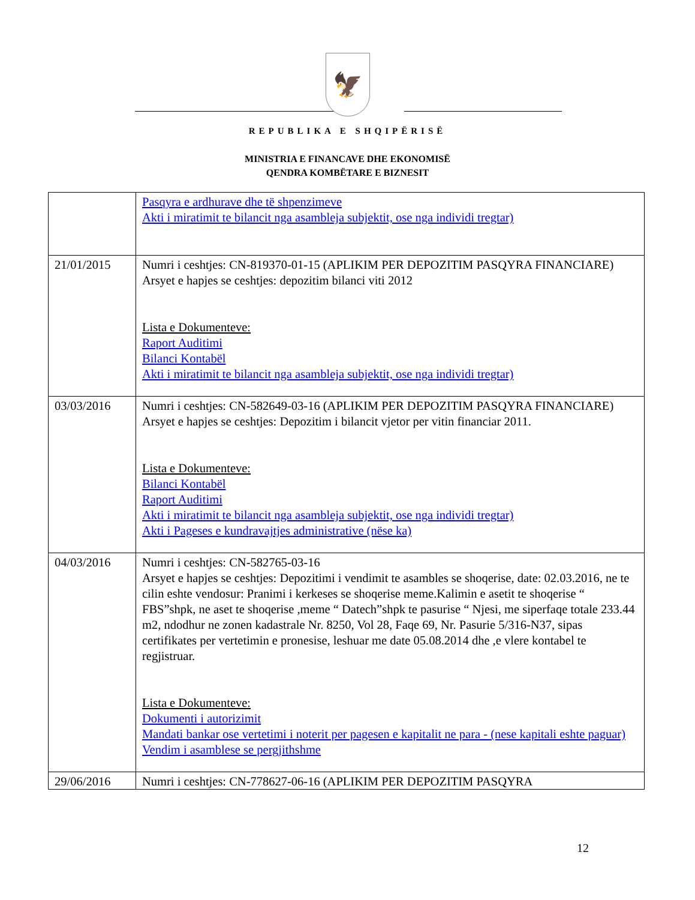🦅
REPUBLIKA E SHQIPËRISË
MINISTRIA E FINANCAVE DHE EKONOMISË
QENDRA KOMBËTARE E BIZNESIT
| | Pasqyra e ardhurave dhe të shpenzimeve Akti i miratimit te bilancit nga asambleja subjektit, ose nga individi tregtar) |
| 21/01/2015 | Numri i ceshtjes: CN-819370-01-15 (APLIKIM PER DEPOZITIM PASQYRA FINANCIARE) Arsyet e hapjes se ceshtjes: depozitim bilanci viti 2012 Lista e Dokumenteve: Raport Auditimi Bilanci Kontabël Akti i miratimit te bilancit nga asambleja subjektit, ose nga individi tregtar) |
| 03/03/2016 | Numri i ceshtjes: CN-582649-03-16 (APLIKIM PER DEPOZITIM PASQYRA FINANCIARE) Arsyet e hapjes se ceshtjes: Depozitim i bilancit vjetor per vitin financiar 2011. Lista e Dokumenteve: Bilanci Kontabël Raport Auditimi Akti i miratimit te bilancit nga asambleja subjektit, ose nga individi tregtar) Akti i Pageses e kundravajtjes administrative (nëse ka) |
| 04/03/2016 | Numri i ceshtjes: CN-582765-03-16 Arsyet e hapjes se ceshtjes: Depozitimi i vendimit te asambles se shoqerise, date: 02.03.2016, ne te cilin eshte vendosur: Pranimi i kerkeses se shoqerise meme.Kalimin e asetit te shoqerise “ FBS”shpk, ne aset te shoqerise ,meme “ Datech”shpk te pasurise “ Njesi, me siperfaqe totale 233.44 m2, ndodhur ne zonen kadastrale Nr. 8250, Vol 28, Faqe 69, Nr. Pasurie 5/316-N37, sipas certifikates per vertetimin e pronesise, leshuar me date 05.08.2014 dhe ,e vlere kontabel te regjistruar. Lista e Dokumenteve: Dokumenti i autorizimit Mandati bankar ose vertetimi i noterit per pagesen e kapitalit ne para - (nese kapitali eshte paguar) Vendim i asamblese se pergjithshme |
| 29/06/2016 | Numri i ceshtjes: CN-778627-06-16 (APLIKIM PER DEPOZITIM PASQYRA |
12